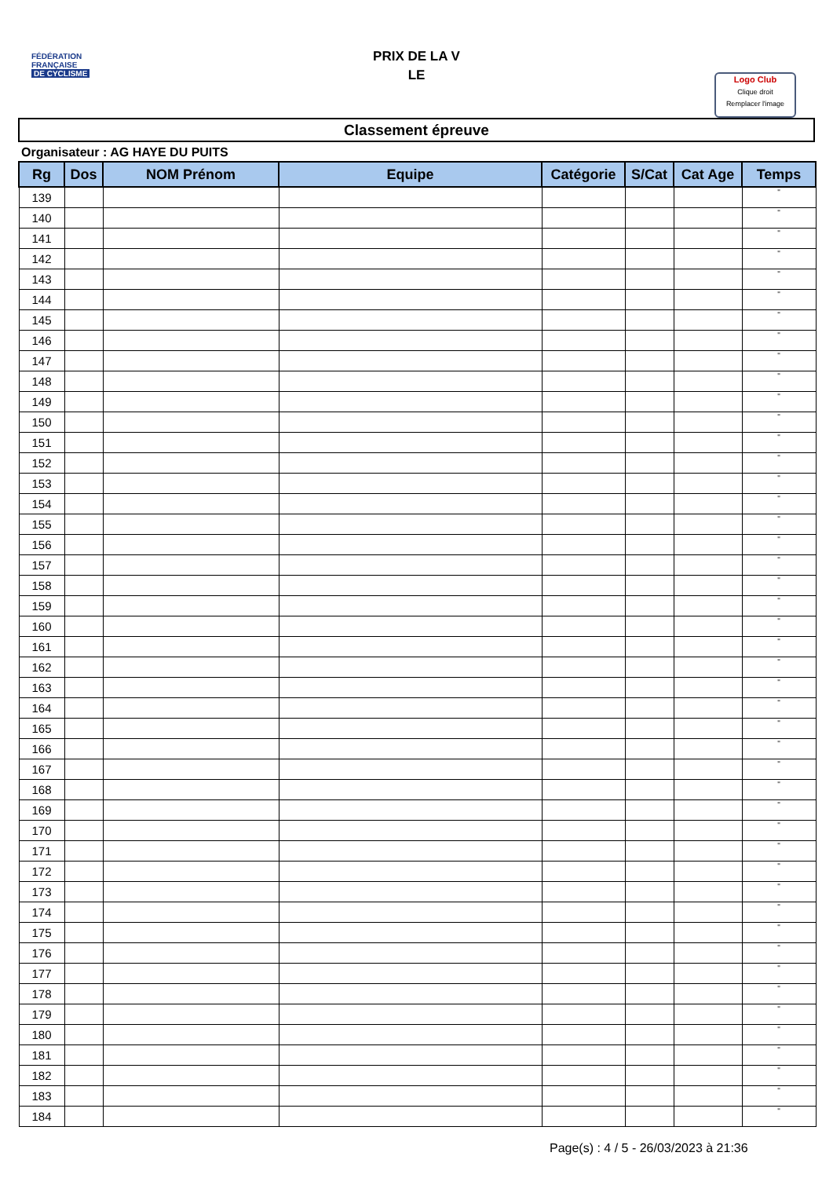FÉDÉRATION
FRANÇAISE
DE CYCLISME
PRIX DE LA V
LE
Logo Club
Clique droit
Remplacer l'image
Classement épreuve
Organisateur : AG HAYE DU PUITS
| Rg | Dos | NOM Prénom | Equipe | Catégorie | S/Cat | Cat Age | Temps |
| --- | --- | --- | --- | --- | --- | --- | --- |
| 139 | | | | | | | " |
| 140 | | | | | | | " |
| 141 | | | | | | | " |
| 142 | | | | | | | " |
| 143 | | | | | | | " |
| 144 | | | | | | | " |
| 145 | | | | | | | " |
| 146 | | | | | | | " |
| 147 | | | | | | | " |
| 148 | | | | | | | " |
| 149 | | | | | | | " |
| 150 | | | | | | | " |
| 151 | | | | | | | " |
| 152 | | | | | | | " |
| 153 | | | | | | | " |
| 154 | | | | | | | " |
| 155 | | | | | | | " |
| 156 | | | | | | | " |
| 157 | | | | | | | " |
| 158 | | | | | | | " |
| 159 | | | | | | | " |
| 160 | | | | | | | " |
| 161 | | | | | | | " |
| 162 | | | | | | | " |
| 163 | | | | | | | " |
| 164 | | | | | | | " |
| 165 | | | | | | | " |
| 166 | | | | | | | " |
| 167 | | | | | | | " |
| 168 | | | | | | | " |
| 169 | | | | | | | " |
| 170 | | | | | | | " |
| 171 | | | | | | | " |
| 172 | | | | | | | " |
| 173 | | | | | | | " |
| 174 | | | | | | | " |
| 175 | | | | | | | " |
| 176 | | | | | | | " |
| 177 | | | | | | | " |
| 178 | | | | | | | " |
| 179 | | | | | | | " |
| 180 | | | | | | | " |
| 181 | | | | | | | " |
| 182 | | | | | | | " |
| 183 | | | | | | | " |
| 184 | | | | | | | " |
Page(s) : 4 / 5 - 26/03/2023 à 21:36